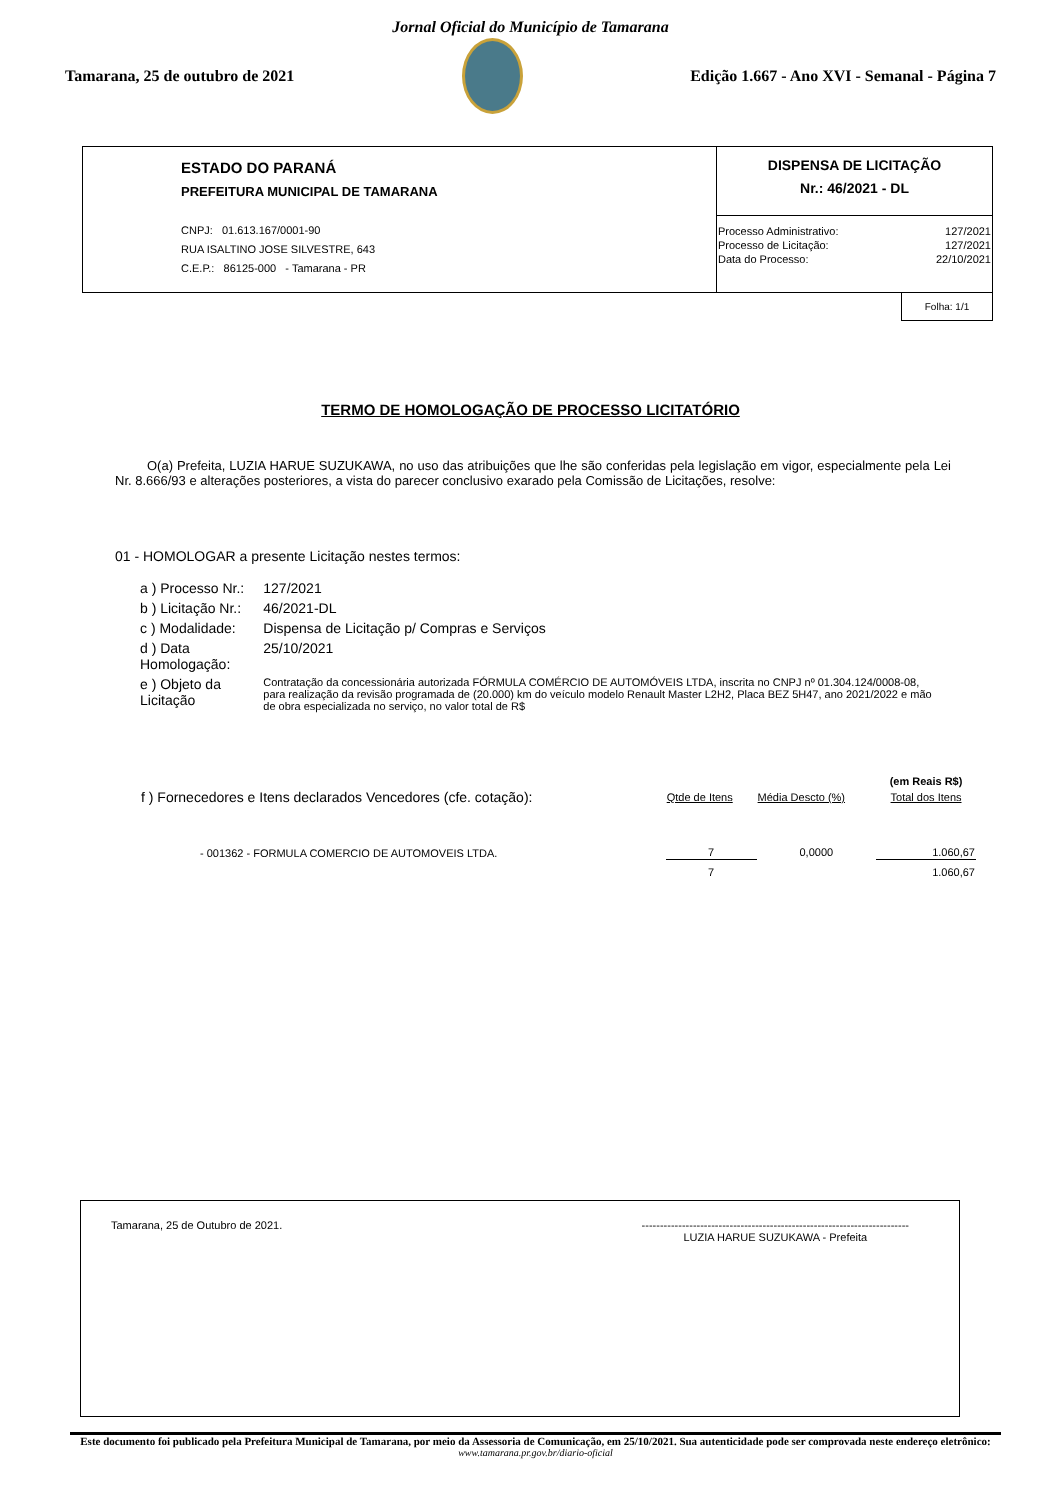Jornal Oficial do Município de Tamarana
Tamarana, 25 de outubro de 2021
Edição 1.667 - Ano XVI - Semanal - Página 7
ESTADO DO PARANÁ
PREFEITURA MUNICIPAL DE TAMARANA
CNPJ: 01.613.167/0001-90
RUA ISALTINO JOSE SILVESTRE, 643
C.E.P.: 86125-000 - Tamarana - PR
DISPENSA DE LICITAÇÃO
Nr.: 46/2021 - DL
| Processo Administrativo: | 127/2021 |
| Processo de Licitação: | 127/2021 |
| Data do Processo: | 22/10/2021 |
Folha: 1/1
TERMO DE HOMOLOGAÇÃO DE PROCESSO LICITATÓRIO
O(a) Prefeita, LUZIA HARUE SUZUKAWA, no uso das atribuições que lhe são conferidas pela legislação em vigor, especialmente pela Lei Nr. 8.666/93 e alterações posteriores, a vista do parecer conclusivo exarado pela Comissão de Licitações, resolve:
01 - HOMOLOGAR a presente Licitação nestes termos:
| a ) Processo Nr.: | 127/2021 |
| b ) Licitação Nr.: | 46/2021-DL |
| c ) Modalidade: | Dispensa de Licitação p/ Compras e Serviços |
| d ) Data Homologação: | 25/10/2021 |
| e ) Objeto da Licitação | Contratação da concessionária autorizada FÓRMULA COMÉRCIO DE AUTOMÓVEIS LTDA, inscrita no CNPJ nº 01.304.124/0008-08, para realização da revisão programada de (20.000) km do veículo modelo Renault Master L2H2, Placa BEZ 5H47, ano 2021/2022 e mão de obra especializada no serviço, no valor total de R$ |
| | | | (em Reais R$) |
| f ) Fornecedores e Itens declarados Vencedores (cfe. cotação): | Qtde de Itens | Média Descto (%) | Total dos Itens |
| - 001362 - FORMULA COMERCIO DE AUTOMOVEIS LTDA. | 7 | 0,0000 | 1.060,67 |
| | 7 | | 1.060,67 |
Tamarana, 25 de Outubro de 2021. -------------------------------------------------------------------------
LUZIA HARUE SUZUKAWA - Prefeita
Este documento foi publicado pela Prefeitura Municipal de Tamarana, por meio da Assessoria de Comunicação, em 25/10/2021. Sua autenticidade pode ser comprovada neste endereço eletrônico:
www.tamarana.pr.gov.br/diario-oficial